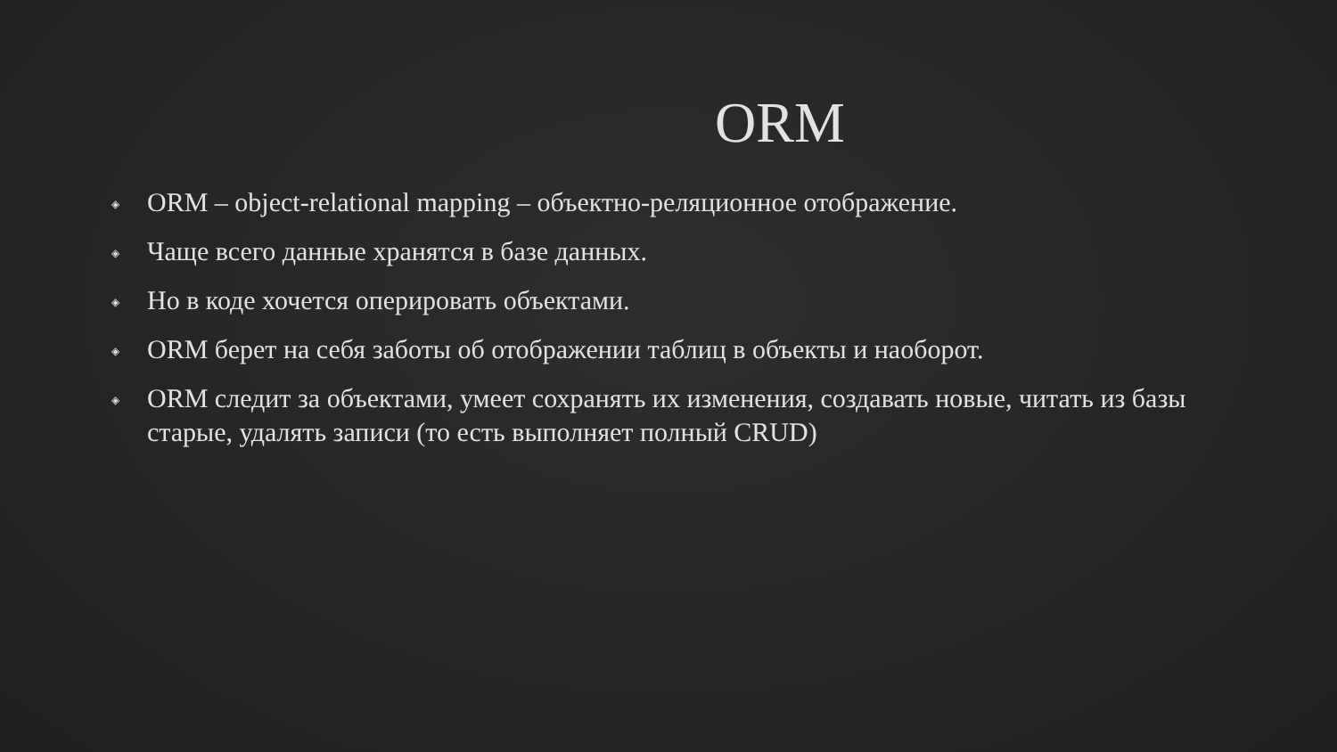ORM
◈ ORM – object-relational mapping – объектно-реляционное отображение.
◈ Чаще всего данные хранятся в базе данных.
◈ Но в коде хочется оперировать объектами.
◈ ORM берет на себя заботы об отображении таблиц в объекты и наоборот.
◈ ORM следит за объектами, умеет сохранять их изменения, создавать новые, читать из базы старые, удалять записи (то есть выполняет полный CRUD)